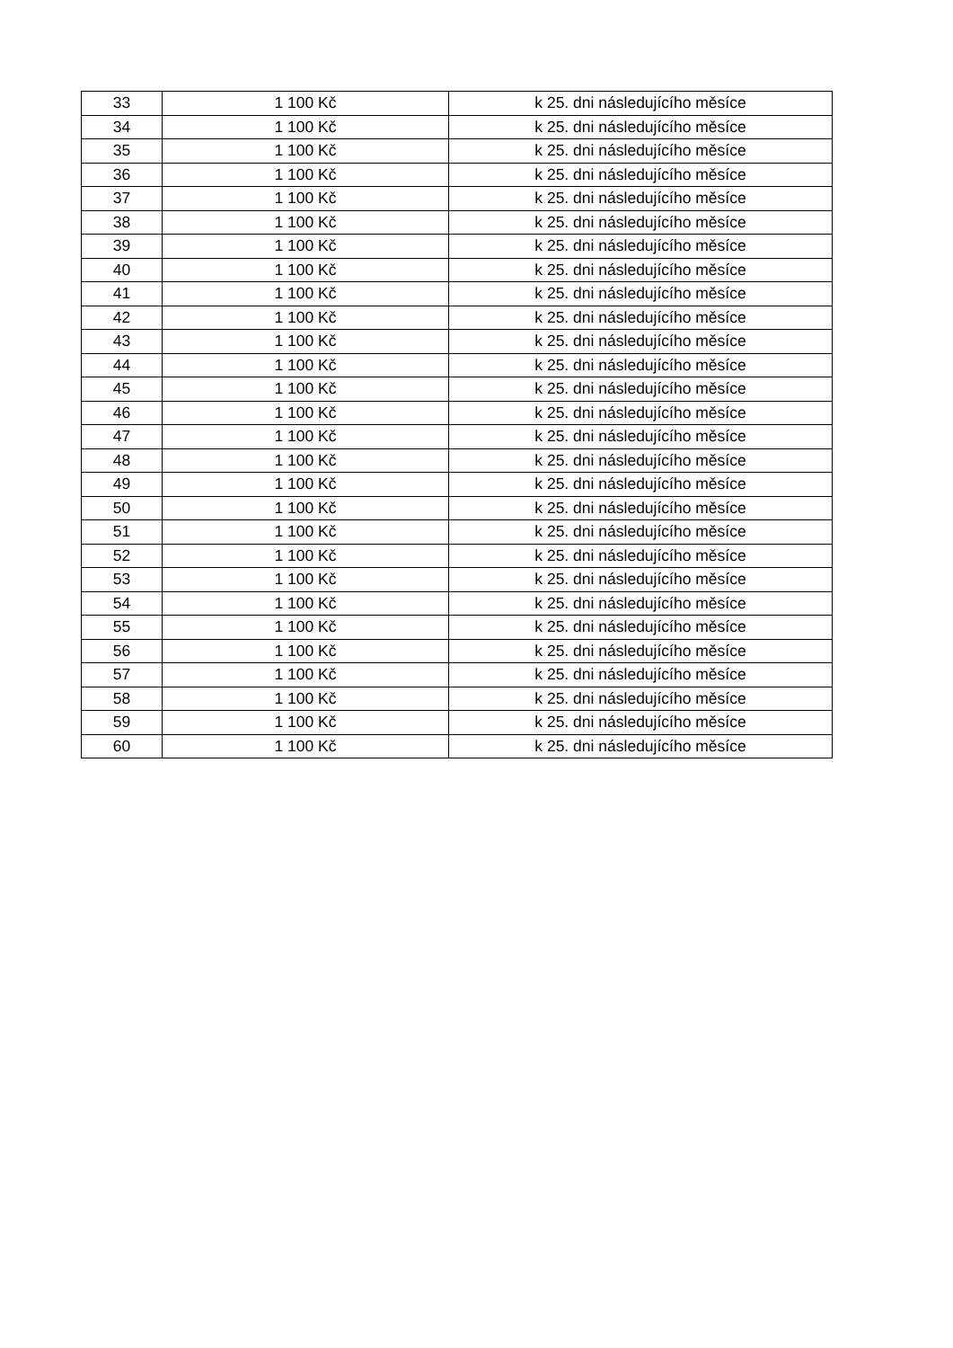| 33 | 1 100 Kč | k 25. dni následujícího měsíce |
| 34 | 1 100 Kč | k 25. dni následujícího měsíce |
| 35 | 1 100 Kč | k 25. dni následujícího měsíce |
| 36 | 1 100 Kč | k 25. dni následujícího měsíce |
| 37 | 1 100 Kč | k 25. dni následujícího měsíce |
| 38 | 1 100 Kč | k 25. dni následujícího měsíce |
| 39 | 1 100 Kč | k 25. dni následujícího měsíce |
| 40 | 1 100 Kč | k 25. dni následujícího měsíce |
| 41 | 1 100 Kč | k 25. dni následujícího měsíce |
| 42 | 1 100 Kč | k 25. dni následujícího měsíce |
| 43 | 1 100 Kč | k 25. dni následujícího měsíce |
| 44 | 1 100 Kč | k 25. dni následujícího měsíce |
| 45 | 1 100 Kč | k 25. dni následujícího měsíce |
| 46 | 1 100 Kč | k 25. dni následujícího měsíce |
| 47 | 1 100 Kč | k 25. dni následujícího měsíce |
| 48 | 1 100 Kč | k 25. dni následujícího měsíce |
| 49 | 1 100 Kč | k 25. dni následujícího měsíce |
| 50 | 1 100 Kč | k 25. dni následujícího měsíce |
| 51 | 1 100 Kč | k 25. dni následujícího měsíce |
| 52 | 1 100 Kč | k 25. dni následujícího měsíce |
| 53 | 1 100 Kč | k 25. dni následujícího měsíce |
| 54 | 1 100 Kč | k 25. dni následujícího měsíce |
| 55 | 1 100 Kč | k 25. dni následujícího měsíce |
| 56 | 1 100 Kč | k 25. dni následujícího měsíce |
| 57 | 1 100 Kč | k 25. dni následujícího měsíce |
| 58 | 1 100 Kč | k 25. dni následujícího měsíce |
| 59 | 1 100 Kč | k 25. dni následujícího měsíce |
| 60 | 1 100 Kč | k 25. dni následujícího měsíce |